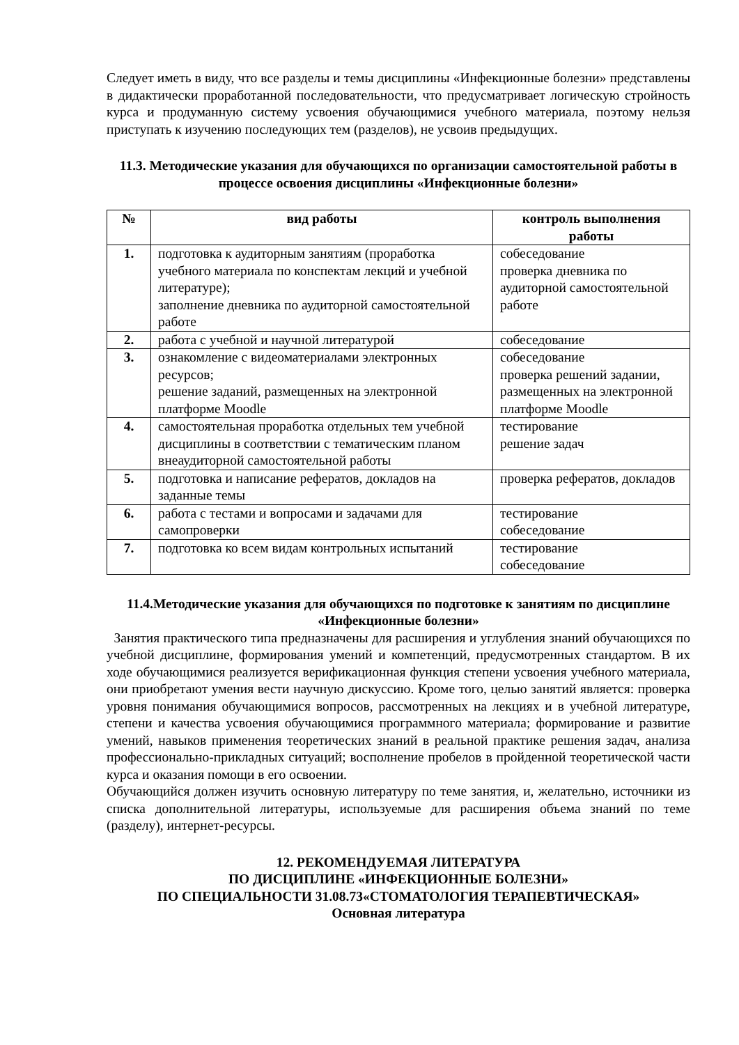Следует иметь в виду, что все разделы и темы дисциплины «Инфекционные болезни» представлены в дидактически проработанной последовательности, что предусматривает логическую стройность курса и продуманную систему усвоения обучающимися учебного материала, поэтому нельзя приступать к изучению последующих тем (разделов), не усвоив предыдущих.
11.3. Методические указания для обучающихся по организации самостоятельной работы в процессе освоения дисциплины «Инфекционные болезни»
| № | вид работы | контроль выполнения работы |
| --- | --- | --- |
| 1. | подготовка к аудиторным занятиям (проработка учебного материала по конспектам лекций и учебной литературе); заполнение дневника по аудиторной самостоятельной работе | собеседование проверка дневника по аудиторной самостоятельной работе |
| 2. | работа с учебной и научной литературой | собеседование |
| 3. | ознакомление с видеоматериалами электронных ресурсов; решение заданий, размещенных на электронной платформе Moodle | собеседование проверка решений задании, размещенных на электронной платформе Moodle |
| 4. | самостоятельная проработка отдельных тем учебной дисциплины в соответствии с тематическим планом внеаудиторной самостоятельной работы | тестирование решение задач |
| 5. | подготовка и написание рефератов, докладов на заданные темы | проверка рефератов, докладов |
| 6. | работа с тестами и вопросами и задачами для самопроверки | тестирование собеседование |
| 7. | подготовка ко всем видам контрольных испытаний | тестирование собеседование |
11.4.Методические указания для обучающихся по подготовке к занятиям по дисциплине «Инфекционные болезни»
Занятия практического типа предназначены для расширения и углубления знаний обучающихся по учебной дисциплине, формирования умений и компетенций, предусмотренных стандартом. В их ходе обучающимися реализуется верификационная функция степени усвоения учебного материала, они приобретают умения вести научную дискуссию. Кроме того, целью занятий является: проверка уровня понимания обучающимися вопросов, рассмотренных на лекциях и в учебной литературе, степени и качества усвоения обучающимися программного материала; формирование и развитие умений, навыков применения теоретических знаний в реальной практике решения задач, анализа профессионально-прикладных ситуаций; восполнение пробелов в пройденной теоретической части курса и оказания помощи в его освоении.
Обучающийся должен изучить основную литературу по теме занятия, и, желательно, источники из списка дополнительной литературы, используемые для расширения объема знаний по теме (разделу), интернет-ресурсы.
12. РЕКОМЕНДУЕМАЯ ЛИТЕРАТУРА
ПО ДИСЦИПЛИНЕ «ИНФЕКЦИОННЫЕ БОЛЕЗНИ»
ПО СПЕЦИАЛЬНОСТИ 31.08.73«СТОМАТОЛОГИЯ ТЕРАПЕВТИЧЕСКАЯ»
Основная литература